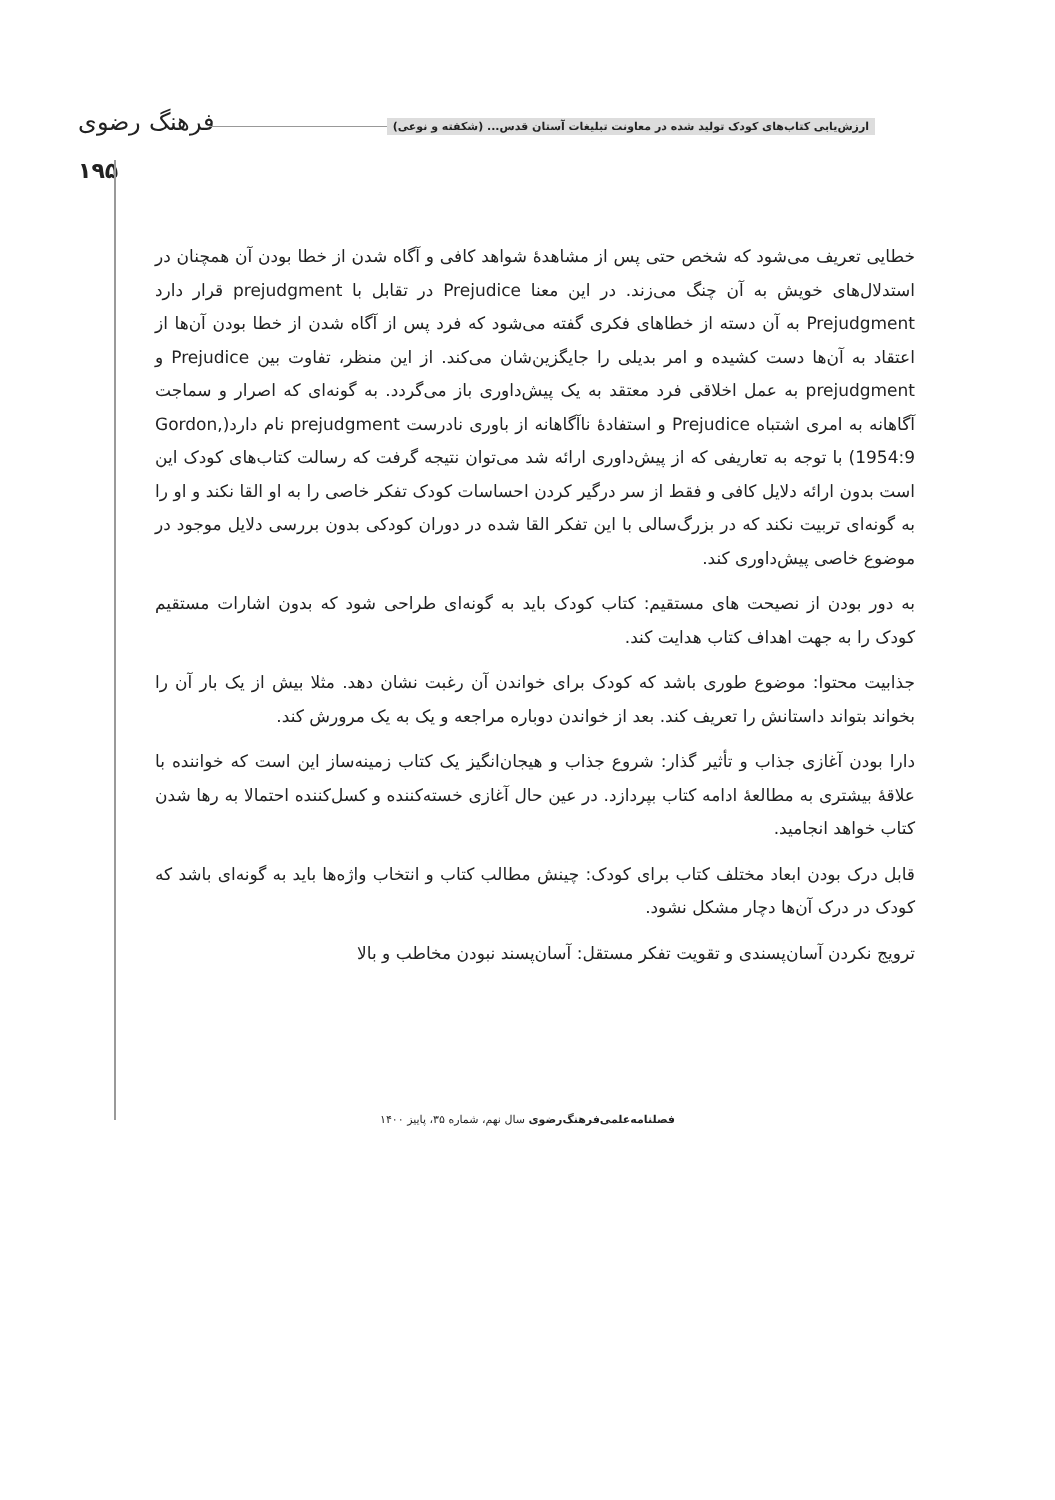فرهنگ رضوی
ارزش‌یابی کتاب‌های کودک تولید شده در معاونت تبلیغات آستان قدس... (شکفته و نوعی)
۱۹۵
خطایی تعریف می‌شود که شخص حتی پس از مشاهدهٔ شواهد کافی و آگاه شدن از خطا بودن آن همچنان در استدلال‌های خویش به آن چنگ می‌زند. در این معنا Prejudice در تقابل با prejudgment قرار دارد Prejudgment به آن دسته از خطاهای فکری گفته می‌شود که فرد پس از آگاه شدن از خطا بودن آن‌ها از اعتقاد به آن‌ها دست کشیده و امر بدیلی را جایگزین‌شان می‌کند. از این منظر، تفاوت بین Prejudice و prejudgment به عمل اخلاقی فرد معتقد به یک پیش‌داوری باز می‌گردد. به گونه‌ای که اصرار و سماجت آگاهانه به امری اشتباه Prejudice و استفادهٔ ناآگاهانه از باوری نادرست prejudgment نام دارد(Gordon, 1954:9) با توجه به تعاریفی که از پیش‌داوری ارائه شد می‌توان نتیجه گرفت که رسالت کتاب‌های کودک این است بدون ارائه دلایل کافی و فقط از سر درگیر کردن احساسات کودک تفکر خاصی را به او القا نکند و او را به گونه‌ای تربیت نکند که در بزرگ‌سالی با این تفکر القا شده در دوران کودکی بدون بررسی دلایل موجود در موضوع خاصی پیش‌داوری کند.
به دور بودن از نصیحت های مستقیم: کتاب کودک باید به گونه‌ای طراحی شود که بدون اشارات مستقیم کودک را به جهت اهداف کتاب هدایت کند.
جذابیت محتوا: موضوع طوری باشد که کودک برای خواندن آن رغبت نشان دهد. مثلا بیش از یک بار آن را بخواند بتواند داستانش را تعریف کند. بعد از خواندن دوباره مراجعه و یک به یک مرورش کند.
دارا بودن آغازی جذاب و تأثیر گذار: شروع جذاب و هیجان‌انگیز یک کتاب زمینه‌ساز این است که خواننده با علاقهٔ بیشتری به مطالعهٔ ادامه کتاب بپردازد. در عین حال آغازی خسته‌کننده و کسل‌کننده احتمالا به رها شدن کتاب خواهد انجامید.
قابل درک بودن ابعاد مختلف کتاب برای کودک: چینش مطالب کتاب و انتخاب واژه‌ها باید به گونه‌ای باشد که کودک در درک آن‌ها دچار مشکل نشود.
ترویج نکردن آسان‌پسندی و تقویت تفکر مستقل: آسان‌پسند نبودن مخاطب و بالا
فصلنامه‌علمی‌فرهنگ‌رضوی سال نهم، شماره ۳۵، پاییز ۱۴۰۰